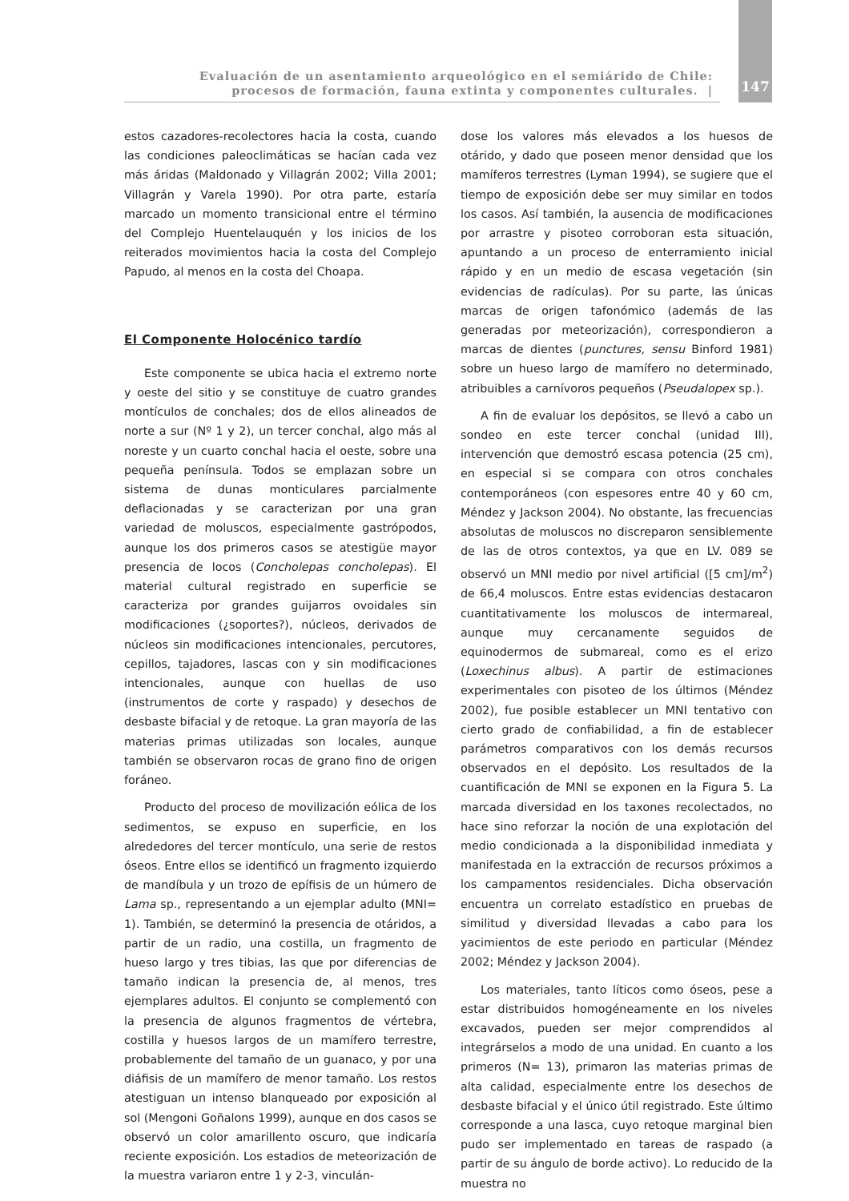Evaluación de un asentamiento arqueológico en el semiárido de Chile:
procesos de formación, fauna extinta y componentes culturales. |
147
estos cazadores-recolectores hacia la costa, cuando las condiciones paleoclimáticas se hacían cada vez más áridas (Maldonado y Villagrán 2002; Villa 2001; Villagrán y Varela 1990). Por otra parte, estaría marcado un momento transicional entre el término del Complejo Huentelauquén y los inicios de los reiterados movimientos hacia la costa del Complejo Papudo, al menos en la costa del Choapa.
El Componente Holocénico tardío
Este componente se ubica hacia el extremo norte y oeste del sitio y se constituye de cuatro grandes montículos de conchales; dos de ellos alineados de norte a sur (Nº 1 y 2), un tercer conchal, algo más al noreste y un cuarto conchal hacia el oeste, sobre una pequeña península. Todos se emplazan sobre un sistema de dunas monticulares parcialmente deflacionadas y se caracterizan por una gran variedad de moluscos, especialmente gastrópodos, aunque los dos primeros casos se atestigüe mayor presencia de locos (Concholepas concholepas). El material cultural registrado en superficie se caracteriza por grandes guijarros ovoidales sin modificaciones (¿soportes?), núcleos, derivados de núcleos sin modificaciones intencionales, percutores, cepillos, tajadores, lascas con y sin modificaciones intencionales, aunque con huellas de uso (instrumentos de corte y raspado) y desechos de desbaste bifacial y de retoque. La gran mayoría de las materias primas utilizadas son locales, aunque también se observaron rocas de grano fino de origen foráneo.
Producto del proceso de movilización eólica de los sedimentos, se expuso en superficie, en los alrededores del tercer montículo, una serie de restos óseos. Entre ellos se identificó un fragmento izquierdo de mandíbula y un trozo de epífisis de un húmero de Lama sp., representando a un ejemplar adulto (MNI= 1). También, se determinó la presencia de otáridos, a partir de un radio, una costilla, un fragmento de hueso largo y tres tibias, las que por diferencias de tamaño indican la presencia de, al menos, tres ejemplares adultos. El conjunto se complementó con la presencia de algunos fragmentos de vértebra, costilla y huesos largos de un mamífero terrestre, probablemente del tamaño de un guanaco, y por una diáfisis de un mamífero de menor tamaño. Los restos atestiguan un intenso blanqueado por exposición al sol (Mengoni Goñalons 1999), aunque en dos casos se observó un color amarillento oscuro, que indicaría reciente exposición. Los estadios de meteorización de la muestra variaron entre 1 y 2-3, vinculán-
dose los valores más elevados a los huesos de otárido, y dado que poseen menor densidad que los mamíferos terrestres (Lyman 1994), se sugiere que el tiempo de exposición debe ser muy similar en todos los casos. Así también, la ausencia de modificaciones por arrastre y pisoteo corroboran esta situación, apuntando a un proceso de enterramiento inicial rápido y en un medio de escasa vegetación (sin evidencias de radículas). Por su parte, las únicas marcas de origen tafonómico (además de las generadas por meteorización), correspondieron a marcas de dientes (punctures, sensu Binford 1981) sobre un hueso largo de mamífero no determinado, atribuibles a carnívoros pequeños (Pseudalopex sp.).
A fin de evaluar los depósitos, se llevó a cabo un sondeo en este tercer conchal (unidad III), intervención que demostró escasa potencia (25 cm), en especial si se compara con otros conchales contemporáneos (con espesores entre 40 y 60 cm, Méndez y Jackson 2004). No obstante, las frecuencias absolutas de moluscos no discreparon sensiblemente de las de otros contextos, ya que en LV. 089 se observó un MNI medio por nivel artificial ([5 cm]/m<sup>2</sup>) de 66,4 moluscos. Entre estas evidencias destacaron cuantitativamente los moluscos de intermareal, aunque muy cercanamente seguidos de equinodermos de submareal, como es el erizo (Loxechinus albus). A partir de estimaciones experimentales con pisoteo de los últimos (Méndez 2002), fue posible establecer un MNI tentativo con cierto grado de confiabilidad, a fin de establecer parámetros comparativos con los demás recursos observados en el depósito. Los resultados de la cuantificación de MNI se exponen en la Figura 5. La marcada diversidad en los taxones recolectados, no hace sino reforzar la noción de una explotación del medio condicionada a la disponibilidad inmediata y manifestada en la extracción de recursos próximos a los campamentos residenciales. Dicha observación encuentra un correlato estadístico en pruebas de similitud y diversidad llevadas a cabo para los yacimientos de este periodo en particular (Méndez 2002; Méndez y Jackson 2004).
Los materiales, tanto líticos como óseos, pese a estar distribuidos homogéneamente en los niveles excavados, pueden ser mejor comprendidos al integrárselos a modo de una unidad. En cuanto a los primeros (N= 13), primaron las materias primas de alta calidad, especialmente entre los desechos de desbaste bifacial y el único útil registrado. Este último corresponde a una lasca, cuyo retoque marginal bien pudo ser implementado en tareas de raspado (a partir de su ángulo de borde activo). Lo reducido de la muestra no